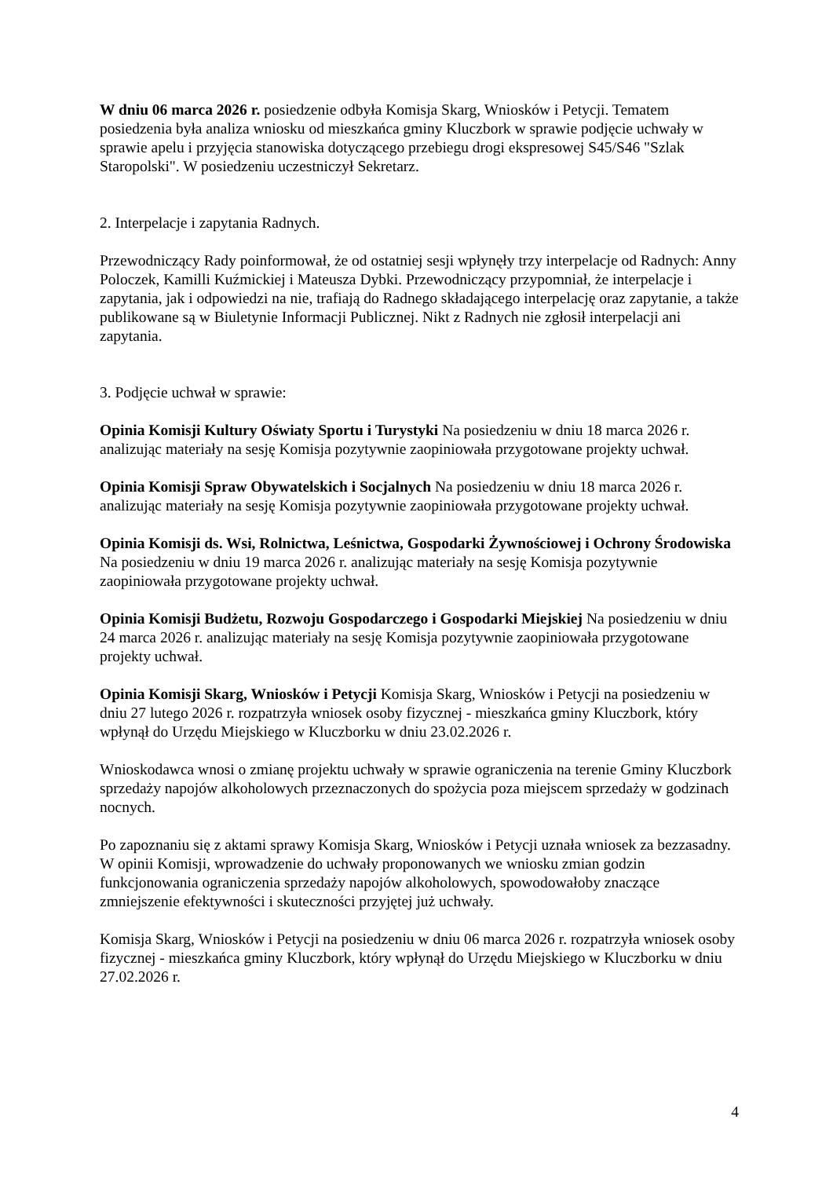W dniu 06 marca 2026 r. posiedzenie odbyła Komisja Skarg, Wniosków i Petycji. Tematem posiedzenia była analiza wniosku od mieszkańca gminy Kluczbork w sprawie podjęcie uchwały w sprawie apelu i przyjęcia stanowiska dotyczącego przebiegu drogi ekspresowej S45/S46 "Szlak Staropolski". W posiedzeniu uczestniczył Sekretarz.
2. Interpelacje i zapytania Radnych.
Przewodniczący Rady poinformował, że od ostatniej sesji wpłynęły trzy interpelacje od Radnych: Anny Poloczek, Kamilli Kuźmickiej i Mateusza Dybki. Przewodniczący przypomniał, że interpelacje i zapytania, jak i odpowiedzi na nie, trafiają do Radnego składającego interpelację oraz zapytanie, a także publikowane są w Biuletynie Informacji Publicznej. Nikt z Radnych nie zgłosił interpelacji ani zapytania.
3. Podjęcie uchwał w sprawie:
Opinia Komisji Kultury Oświaty Sportu i Turystyki Na posiedzeniu w dniu 18 marca 2026 r. analizując materiały na sesję Komisja pozytywnie zaopiniowała przygotowane projekty uchwał.
Opinia Komisji Spraw Obywatelskich i Socjalnych Na posiedzeniu w dniu 18 marca 2026 r. analizując materiały na sesję Komisja pozytywnie zaopiniowała przygotowane projekty uchwał.
Opinia Komisji ds. Wsi, Rolnictwa, Leśnictwa, Gospodarki Żywnościowej i Ochrony Środowiska Na posiedzeniu w dniu 19 marca 2026 r. analizując materiały na sesję Komisja pozytywnie zaopiniowała przygotowane projekty uchwał.
Opinia Komisji Budżetu, Rozwoju Gospodarczego i Gospodarki Miejskiej Na posiedzeniu w dniu 24 marca 2026 r. analizując materiały na sesję Komisja pozytywnie zaopiniowała przygotowane projekty uchwał.
Opinia Komisji Skarg, Wniosków i Petycji Komisja Skarg, Wniosków i Petycji na posiedzeniu w dniu 27 lutego 2026 r. rozpatrzyła wniosek osoby fizycznej - mieszkańca gminy Kluczbork, który wpłynął do Urzędu Miejskiego w Kluczborku w dniu 23.02.2026 r.
Wnioskodawca wnosi o zmianę projektu uchwały w sprawie ograniczenia na terenie Gminy Kluczbork sprzedaży napojów alkoholowych przeznaczonych do spożycia poza miejscem sprzedaży w godzinach nocnych.
Po zapoznaniu się z aktami sprawy Komisja Skarg, Wniosków i Petycji uznała wniosek za bezzasadny. W opinii Komisji, wprowadzenie do uchwały proponowanych we wniosku zmian godzin funkcjonowania ograniczenia sprzedaży napojów alkoholowych, spowodowałoby znaczące zmniejszenie efektywności i skuteczności przyjętej już uchwały.
Komisja Skarg, Wniosków i Petycji na posiedzeniu w dniu 06 marca 2026 r. rozpatrzyła wniosek osoby fizycznej - mieszkańca gminy Kluczbork, który wpłynął do Urzędu Miejskiego w Kluczborku w dniu 27.02.2026 r.
4